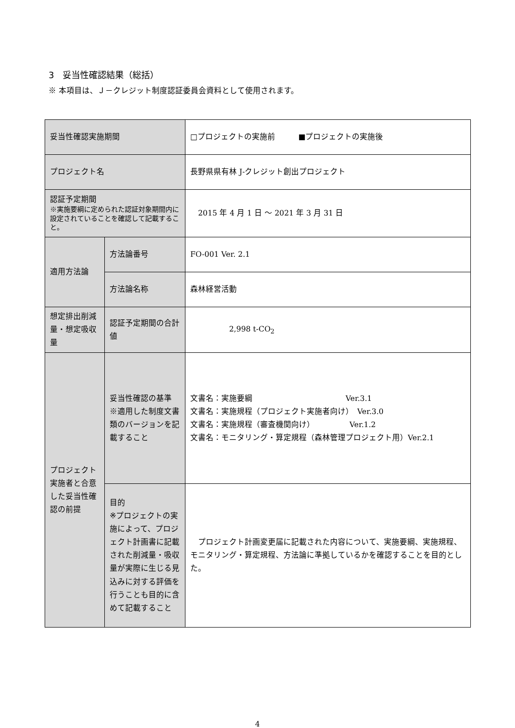3　妥当性確認結果（総括）
※ 本項目は、Ｊ－クレジット制度認証委員会資料として使用されます。
| 妥当性確認実施期間 | | □プロジェクトの実施前 ■プロジェクトの実施後 |
| プロジェクト名 | | 長野県県有林 J-クレジット創出プロジェクト |
| 認証予定期間 ※実施要綱に定められた認証対象期間内に設定されていることを確認して記載すること。 | | 2015 年 4 月 1 日 ～ 2021 年 3 月 31 日 |
| 適用方法論 | 方法論番号 | FO-001 Ver. 2.1 |
| | 方法論名称 | 森林経営活動 |
| 想定排出削減量・想定吸収量 | 認証予定期間の合計値 | 2,998 t-CO<sub>2</sub> |
| プロジェクト実施者と合意した妥当性確認の前提 | 妥当性確認の基準 ※適用した制度文書類のバージョンを記載すること | 文書名：実施要綱 Ver.3.1 文書名：実施規程（プロジェクト実施者向け） Ver.3.0 文書名：実施規程（審査機関向け） Ver.1.2 文書名：モニタリング・算定規程（森林管理プロジェクト用）Ver.2.1 |
| | 目的 ※プロジェクトの実施によって、プロジェクト計画書に記載された削減量・吸収量が実際に生じる見込みに対する評価を行うことも目的に含めて記載すること | プロジェクト計画変更届に記載された内容について、実施要綱、実施規程、モニタリング・算定規程、方法論に準拠しているかを確認することを目的とした。 |
4